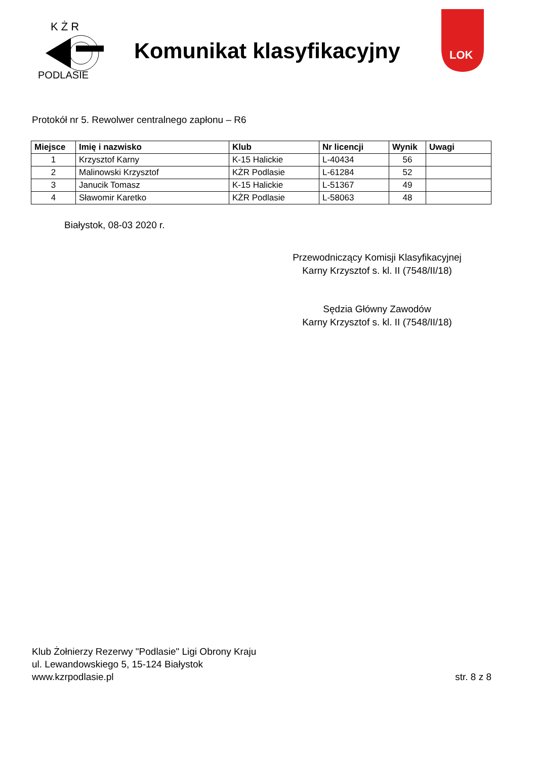K Ż R
PODLASIE
Komunikat klasyfikacyjny
LOK
Protokół nr 5. Rewolwer centralnego zapłonu – R6
| Miejsce | Imię i nazwisko | Klub | Nr licencji | Wynik | Uwagi |
| --- | --- | --- | --- | --- | --- |
| 1 | Krzysztof Karny | K-15 Halickie | L-40434 | 56 | |
| 2 | Malinowski Krzysztof | KŻR Podlasie | L-61284 | 52 | |
| 3 | Janucik Tomasz | K-15 Halickie | L-51367 | 49 | |
| 4 | Sławomir Karetko | KŻR Podlasie | L-58063 | 48 | |
Białystok, 08-03 2020 r.
Przewodniczący Komisji Klasyfikacyjnej
Karny Krzysztof s. kl. II (7548/II/18)
Sędzia Główny Zawodów
Karny Krzysztof s. kl. II (7548/II/18)
Klub Żołnierzy Rezerwy "Podlasie" Ligi Obrony Kraju
ul. Lewandowskiego 5, 15-124 Białystok
www.kzrpodlasie.pl
str. 8 z 8